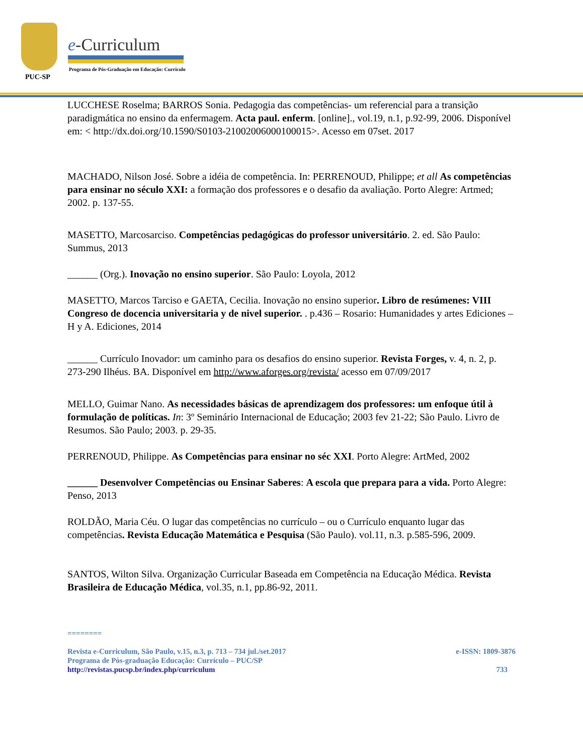PUC-SP
e-Curriculum
Programa de Pós-Graduação em Educação: Currículo
LUCCHESE Roselma; BARROS Sonia. Pedagogia das competências- um referencial para a transição paradigmática no ensino da enfermagem. Acta paul. enferm. [online]., vol.19, n.1, p.92-99, 2006. Disponível em: < http://dx.doi.org/10.1590/S0103-21002006000100015>. Acesso em 07set. 2017
MACHADO, Nilson José. Sobre a idéia de competência. In: PERRENOUD, Philippe; et all As competências para ensinar no século XXI: a formação dos professores e o desafio da avaliação. Porto Alegre: Artmed; 2002. p. 137-55.
MASETTO, Marcosarciso. Competências pedagógicas do professor universitário. 2. ed. São Paulo: Summus, 2013
______ (Org.). Inovação no ensino superior. São Paulo: Loyola, 2012
MASETTO, Marcos Tarciso e GAETA, Cecilia. Inovação no ensino superior. Libro de resúmenes: VIII Congreso de docencia universitaria y de nivel superior. . p.436 – Rosario: Humanidades y artes Ediciones – H y A. Ediciones, 2014
______ Currículo Inovador: um caminho para os desafios do ensino superior. Revista Forges, v. 4, n. 2, p. 273-290 Ilhéus. BA. Disponível em http://www.aforges.org/revista/ acesso em 07/09/2017
MELLO, Guimar Nano. As necessidades básicas de aprendizagem dos professores: um enfoque útil à formulação de políticas. In: 3º Seminário Internacional de Educação; 2003 fev 21-22; São Paulo. Livro de Resumos. São Paulo; 2003. p. 29-35.
PERRENOUD, Philippe. As Competências para ensinar no séc XXI. Porto Alegre: ArtMed, 2002
______ Desenvolver Competências ou Ensinar Saberes: A escola que prepara para a vida. Porto Alegre: Penso, 2013
ROLDÃO, Maria Céu. O lugar das competências no currículo – ou o Currículo enquanto lugar das competências. Revista Educação Matemática e Pesquisa (São Paulo). vol.11, n.3. p.585-596, 2009.
SANTOS, Wilton Silva. Organização Curricular Baseada em Competência na Educação Médica. Revista Brasileira de Educação Médica, vol.35, n.1, pp.86-92, 2011.
========
Revista e-Curriculum, São Paulo, v.15, n.3, p. 713 – 734 jul./set.2017 e-ISSN: 1809-3876
Programa de Pós-graduação Educação: Currículo – PUC/SP
http://revistas.pucsp.br/index.php/curriculum 733